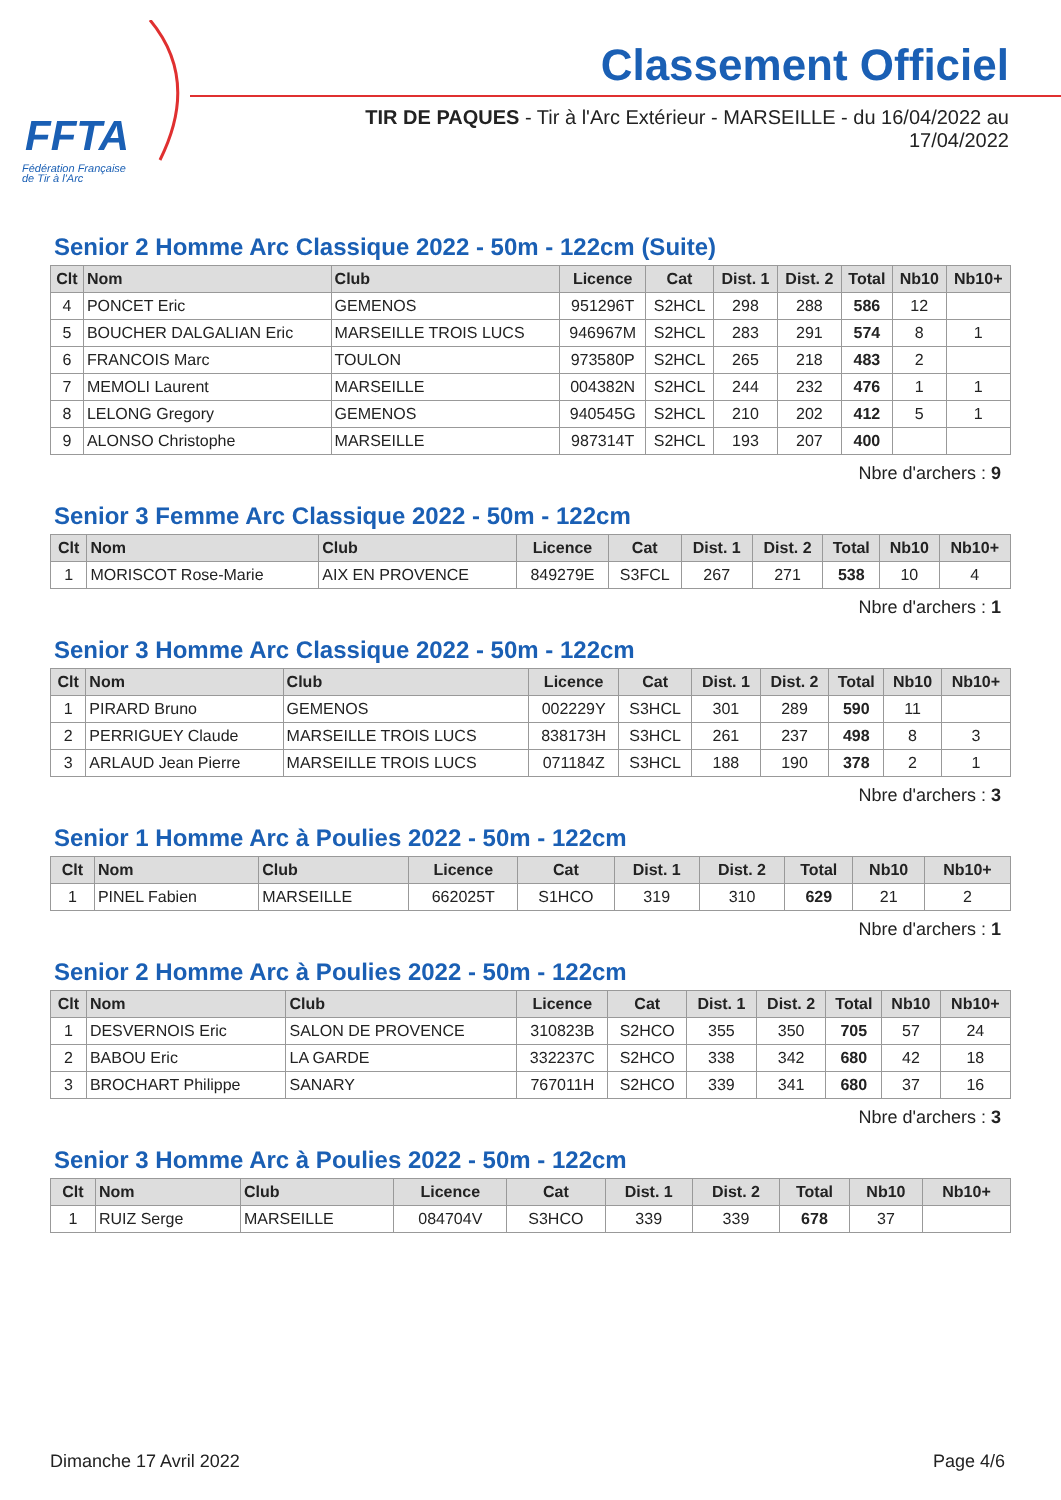FFTA
Fédération Française
de Tir à l'Arc
Classement Officiel
TIR DE PAQUES - Tir à l'Arc Extérieur - MARSEILLE - du 16/04/2022 au 17/04/2022
Senior 2 Homme Arc Classique 2022 - 50m - 122cm (Suite)
| Clt | Nom | Club | Licence | Cat | Dist. 1 | Dist. 2 | Total | Nb10 | Nb10+ |
| --- | --- | --- | --- | --- | --- | --- | --- | --- | --- |
| 4 | PONCET Eric | GEMENOS | 951296T | S2HCL | 298 | 288 | 586 | 12 | |
| 5 | BOUCHER DALGALIAN Eric | MARSEILLE TROIS LUCS | 946967M | S2HCL | 283 | 291 | 574 | 8 | 1 |
| 6 | FRANCOIS Marc | TOULON | 973580P | S2HCL | 265 | 218 | 483 | 2 | |
| 7 | MEMOLI Laurent | MARSEILLE | 004382N | S2HCL | 244 | 232 | 476 | 1 | 1 |
| 8 | LELONG Gregory | GEMENOS | 940545G | S2HCL | 210 | 202 | 412 | 5 | 1 |
| 9 | ALONSO Christophe | MARSEILLE | 987314T | S2HCL | 193 | 207 | 400 | | |
Nbre d'archers : 9
Senior 3 Femme Arc Classique 2022 - 50m - 122cm
| Clt | Nom | Club | Licence | Cat | Dist. 1 | Dist. 2 | Total | Nb10 | Nb10+ |
| --- | --- | --- | --- | --- | --- | --- | --- | --- | --- |
| 1 | MORISCOT Rose-Marie | AIX EN PROVENCE | 849279E | S3FCL | 267 | 271 | 538 | 10 | 4 |
Nbre d'archers : 1
Senior 3 Homme Arc Classique 2022 - 50m - 122cm
| Clt | Nom | Club | Licence | Cat | Dist. 1 | Dist. 2 | Total | Nb10 | Nb10+ |
| --- | --- | --- | --- | --- | --- | --- | --- | --- | --- |
| 1 | PIRARD Bruno | GEMENOS | 002229Y | S3HCL | 301 | 289 | 590 | 11 | |
| 2 | PERRIGUEY Claude | MARSEILLE TROIS LUCS | 838173H | S3HCL | 261 | 237 | 498 | 8 | 3 |
| 3 | ARLAUD Jean Pierre | MARSEILLE TROIS LUCS | 071184Z | S3HCL | 188 | 190 | 378 | 2 | 1 |
Nbre d'archers : 3
Senior 1 Homme Arc à Poulies 2022 - 50m - 122cm
| Clt | Nom | Club | Licence | Cat | Dist. 1 | Dist. 2 | Total | Nb10 | Nb10+ |
| --- | --- | --- | --- | --- | --- | --- | --- | --- | --- |
| 1 | PINEL Fabien | MARSEILLE | 662025T | S1HCO | 319 | 310 | 629 | 21 | 2 |
Nbre d'archers : 1
Senior 2 Homme Arc à Poulies 2022 - 50m - 122cm
| Clt | Nom | Club | Licence | Cat | Dist. 1 | Dist. 2 | Total | Nb10 | Nb10+ |
| --- | --- | --- | --- | --- | --- | --- | --- | --- | --- |
| 1 | DESVERNOIS Eric | SALON DE PROVENCE | 310823B | S2HCO | 355 | 350 | 705 | 57 | 24 |
| 2 | BABOU Eric | LA GARDE | 332237C | S2HCO | 338 | 342 | 680 | 42 | 18 |
| 3 | BROCHART Philippe | SANARY | 767011H | S2HCO | 339 | 341 | 680 | 37 | 16 |
Nbre d'archers : 3
Senior 3 Homme Arc à Poulies 2022 - 50m - 122cm
| Clt | Nom | Club | Licence | Cat | Dist. 1 | Dist. 2 | Total | Nb10 | Nb10+ |
| --- | --- | --- | --- | --- | --- | --- | --- | --- | --- |
| 1 | RUIZ Serge | MARSEILLE | 084704V | S3HCO | 339 | 339 | 678 | 37 | |
Dimanche 17 Avril 2022 Page 4/6